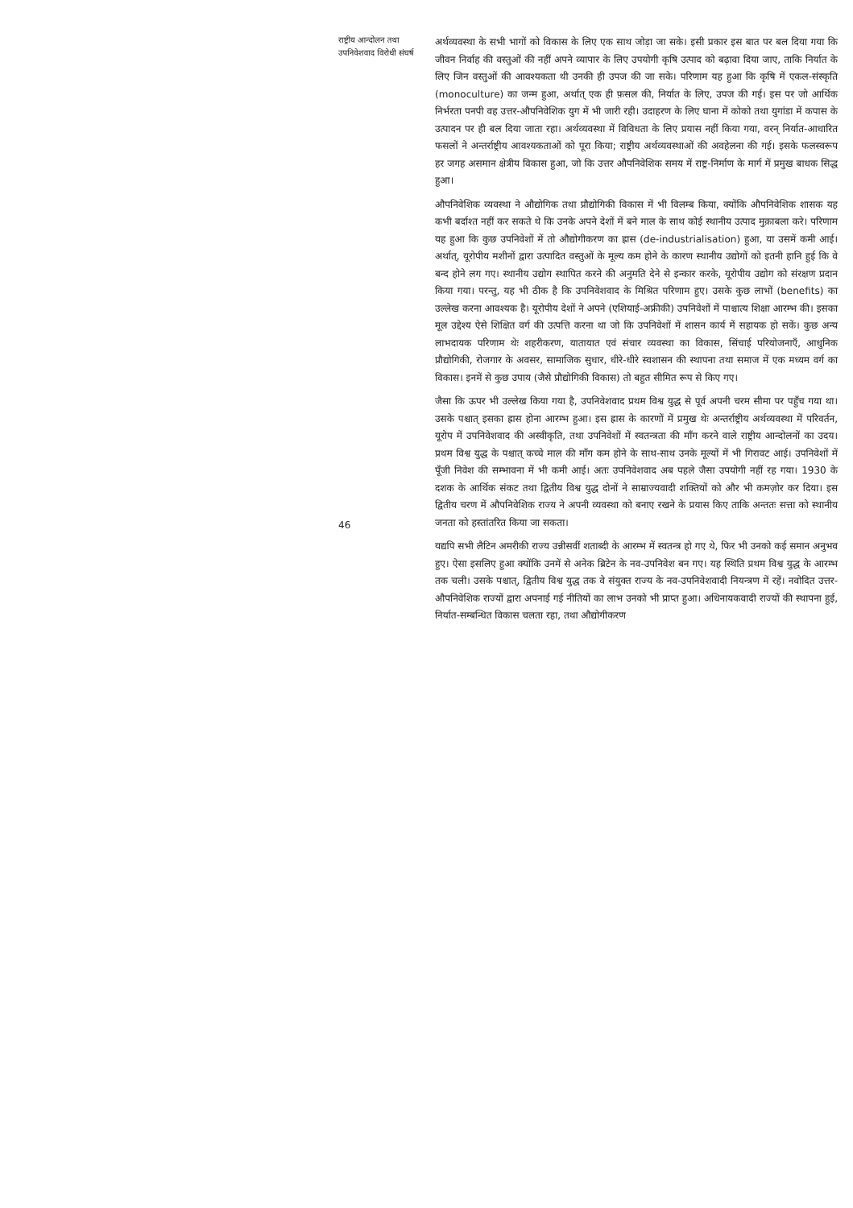राष्ट्रीय आन्दोलन तथा उपनिवेशवाद विरोधी संघर्ष
46
अर्थव्यवस्था के सभी भागों को विकास के लिए एक साथ जोड़ा जा सके। इसी प्रकार इस बात पर बल दिया गया कि जीवन निर्वाह की वस्तुओं की नहीं अपने व्यापार के लिए उपयोगी कृषि उत्पाद को बढ़ावा दिया जाए, ताकि निर्यात के लिए जिन वस्तुओं की आवश्यकता थी उनकी ही उपज की जा सके। परिणाम यह हुआ कि कृषि में एकल-संस्कृति (monoculture) का जन्म हुआ, अर्थात् एक ही फ़सल की, निर्यात के लिए, उपज की गई। इस पर जो आर्थिक निर्भरता पनपी वह उत्तर-औपनिवेशिक युग में भी जारी रही। उदाहरण के लिए घाना में कोको तथा युगांडा में कपास के उत्पादन पर ही बल दिया जाता रहा। अर्थव्यवस्था में विविधता के लिए प्रयास नहीं किया गया, वरन् निर्यात-आधारित फसलों ने अन्तर्राष्ट्रीय आवश्यकताओं को पूरा किया; राष्ट्रीय अर्थव्यवस्थाओं की अवहेलना की गई। इसके फलस्वरूप हर जगह असमान क्षेत्रीय विकास हुआ, जो कि उत्तर औपनिवेशिक समय में राष्ट्र-निर्माण के मार्ग में प्रमुख बाधक सिद्ध हुआ।
औपनिवेशिक व्यवस्था ने औद्योगिक तथा प्रौद्योगिकी विकास में भी विलम्ब किया, क्योंकि औपनिवेशिक शासक यह कभी बर्दाश्त नहीं कर सकते थे कि उनके अपने देशों में बने माल के साथ कोई स्थानीय उत्पाद मुक़ाबला करे। परिणाम यह हुआ कि कुछ उपनिवेशों में तो औद्योगीकरण का ह्रास (de-industrialisation) हुआ, या उसमें कमी आई। अर्थात्, यूरोपीय मशीनों द्वारा उत्पादित वस्तुओं के मूल्य कम होने के कारण स्थानीय उद्योगों को इतनी हानि हुई कि वे बन्द होने लग गए। स्थानीय उद्योग स्थापित करने की अनुमति देने से इन्कार करके, यूरोपीय उद्योग को संरक्षण प्रदान किया गया। परन्तु, यह भी ठीक है कि उपनिवेशवाद के मिश्रित परिणाम हुए। उसके कुछ लाभों (benefits) का उल्लेख करना आवश्यक है। यूरोपीय देशों ने अपने (एशियाई-अफ्रीकी) उपनिवेशों में पाश्चात्य शिक्षा आरम्भ की। इसका मूल उद्देश्य ऐसे शिक्षित वर्ग की उत्पत्ति करना था जो कि उपनिवेशों में शासन कार्य में सहायक हो सकें। कुछ अन्य लाभदायक परिणाम थेः शहरीकरण, यातायात एवं संचार व्यवस्था का विकास, सिंचाई परियोजनाएँ, आधुनिक प्रौद्योगिकी, रोजगार के अवसर, सामाजिक सुधार, धीरे-धीरे स्वशासन की स्थापना तथा समाज में एक मध्यम वर्ग का विकास। इनमें से कुछ उपाय (जैसे प्रौद्योगिकी विकास) तो बहुत सीमित रूप से किए गए।
जैसा कि ऊपर भी उल्लेख किया गया है, उपनिवेशवाद प्रथम विश्व युद्ध से पूर्व अपनी चरम सीमा पर पहुँच गया था। उसके पश्चात् इसका ह्रास होना आरम्भ हुआ। इस ह्रास के कारणों में प्रमुख थेः अन्तर्राष्ट्रीय अर्थव्यवस्था में परिवर्तन, यूरोप में उपनिवेशवाद की अस्वीकृति, तथा उपनिवेशों में स्वतन्त्रता की माँग करने वाले राष्ट्रीय आन्दोलनों का उदय। प्रथम विश्व युद्ध के पश्चात् कच्चे माल की माँग कम होने के साथ-साथ उनके मूल्यों में भी गिरावट आई। उपनिवेशों में पूँजी निवेश की सम्भावना में भी कमी आई। अतः उपनिवेशवाद अब पहले जैसा उपयोगी नहीं रह गया। 1930 के दशक के आर्थिक संकट तथा द्वितीय विश्व युद्ध दोनों ने साम्राज्यवादी शक्तियों को और भी कमज़ोर कर दिया। इस द्वितीय चरण में औपनिवेशिक राज्य ने अपनी व्यवस्था को बनाए रखने के प्रयास किए ताकि अन्ततः सत्ता को स्थानीय जनता को हस्तांतरित किया जा सकता।
यद्यपि सभी लैटिन अमरीकी राज्य उन्नीसवीं शताब्दी के आरम्भ में स्वतन्त्र हो गए थे, फिर भी उनको कई समान अनुभव हुए। ऐसा इसलिए हुआ क्योंकि उनमें से अनेक ब्रिटेन के नव-उपनिवेश बन गए। यह स्थिति प्रथम विश्व युद्ध के आरम्भ तक चली। उसके पश्चात्, द्वितीय विश्व युद्ध तक वे संयुक्त राज्य के नव-उपनिवेशवादी नियन्त्रण में रहें। नवोदित उत्तर-औपनिवेशिक राज्यों द्वारा अपनाई गई नीतियों का लाभ उनको भी प्राप्त हुआ। अधिनायकवादी राज्यों की स्थापना हुई, निर्यात-सम्बन्धित विकास चलता रहा, तथा औद्योगीकरण